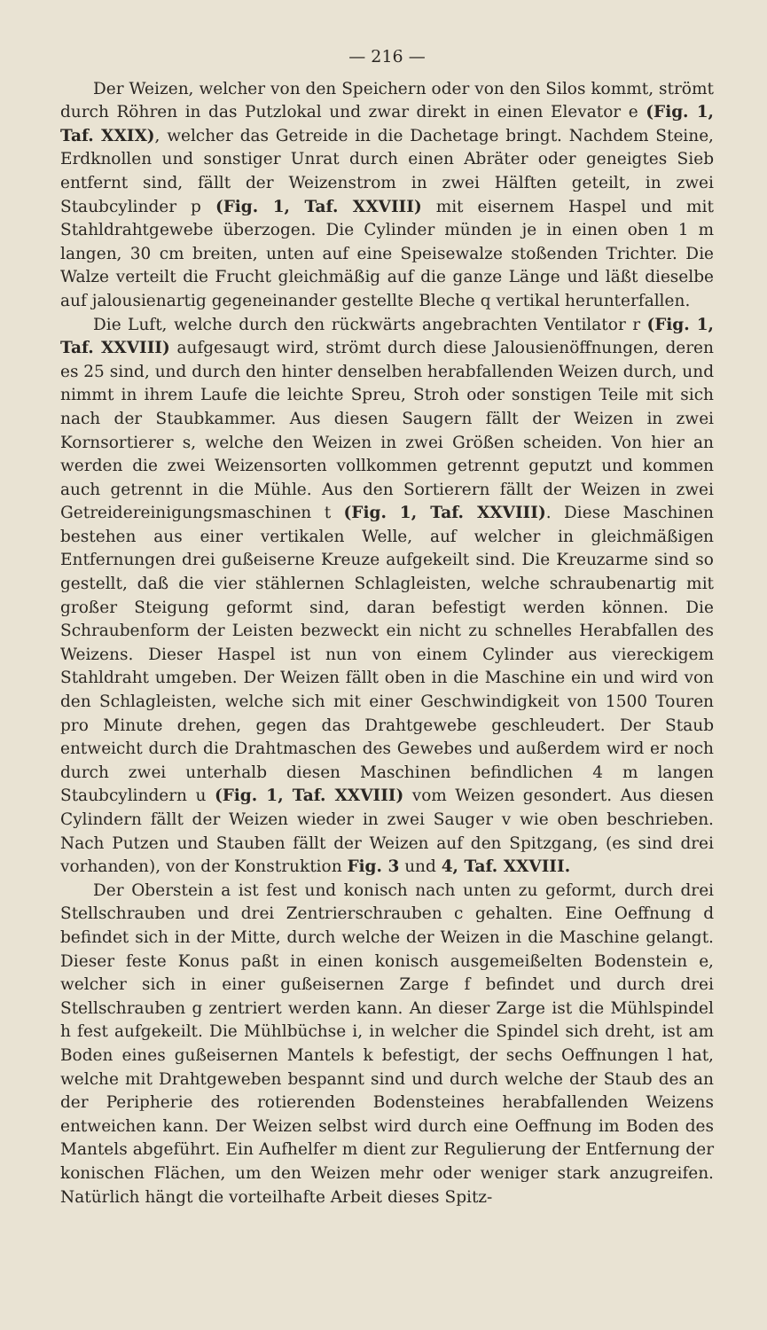— 216 —
Der Weizen, welcher von den Speichern oder von den Silos kommt, strömt durch Röhren in das Putzlokal und zwar direkt in einen Elevator e (Fig. 1, Taf. XXIX), welcher das Getreide in die Dachetage bringt. Nachdem Steine, Erdknollen und sonstiger Unrat durch einen Abräter oder geneigtes Sieb entfernt sind, fällt der Weizenstrom in zwei Hälften geteilt, in zwei Staubcylinder p (Fig. 1, Taf. XXVIII) mit eisernem Haspel und mit Stahldrahtgewebe überzogen. Die Cylinder münden je in einen oben 1 m langen, 30 cm breiten, unten auf eine Speisewalze stoßenden Trichter. Die Walze verteilt die Frucht gleichmäßig auf die ganze Länge und läßt dieselbe auf jalousienartig gegeneinander gestellte Bleche q vertikal herunterfallen.
Die Luft, welche durch den rückwärts angebrachten Ventilator r (Fig. 1, Taf. XXVIII) aufgesaugt wird, strömt durch diese Jalousienöffnungen, deren es 25 sind, und durch den hinter denselben herabfallenden Weizen durch, und nimmt in ihrem Laufe die leichte Spreu, Stroh oder sonstigen Teile mit sich nach der Staubkammer. Aus diesen Saugern fällt der Weizen in zwei Kornsortierer s, welche den Weizen in zwei Größen scheiden. Von hier an werden die zwei Weizensorten vollkommen getrennt geputzt und kommen auch getrennt in die Mühle. Aus den Sortierern fällt der Weizen in zwei Getreidereinigungsmaschinen t (Fig. 1, Taf. XXVIII). Diese Maschinen bestehen aus einer vertikalen Welle, auf welcher in gleichmäßigen Entfernungen drei gußeiserne Kreuze aufgekeilt sind. Die Kreuzarme sind so gestellt, daß die vier stählernen Schlagleisten, welche schraubenartig mit großer Steigung geformt sind, daran befestigt werden können. Die Schraubenform der Leisten bezweckt ein nicht zu schnelles Herabfallen des Weizens. Dieser Haspel ist nun von einem Cylinder aus viereckigem Stahldraht umgeben. Der Weizen fällt oben in die Maschine ein und wird von den Schlagleisten, welche sich mit einer Geschwindigkeit von 1500 Touren pro Minute drehen, gegen das Drahtgewebe geschleudert. Der Staub entweicht durch die Drahtmaschen des Gewebes und außerdem wird er noch durch zwei unterhalb diesen Maschinen befindlichen 4 m langen Staubcylindern u (Fig. 1, Taf. XXVIII) vom Weizen gesondert. Aus diesen Cylindern fällt der Weizen wieder in zwei Sauger v wie oben beschrieben. Nach Putzen und Stauben fällt der Weizen auf den Spitzgang, (es sind drei vorhanden), von der Konstruktion Fig. 3 und 4, Taf. XXVIII.
Der Oberstein a ist fest und konisch nach unten zu geformt, durch drei Stellschrauben und drei Zentrierschrauben c gehalten. Eine Oeffnung d befindet sich in der Mitte, durch welche der Weizen in die Maschine gelangt. Dieser feste Konus paßt in einen konisch ausgemeißelten Bodenstein e, welcher sich in einer gußeisernen Zarge f befindet und durch drei Stellschrauben g zentriert werden kann. An dieser Zarge ist die Mühlspindel h fest aufgekeilt. Die Mühlbüchse i, in welcher die Spindel sich dreht, ist am Boden eines gußeisernen Mantels k befestigt, der sechs Oeffnungen l hat, welche mit Drahtgeweben bespannt sind und durch welche der Staub des an der Peripherie des rotierenden Bodensteines herabfallenden Weizens entweichen kann. Der Weizen selbst wird durch eine Oeffnung im Boden des Mantels abgeführt. Ein Aufhelfer m dient zur Regulierung der Entfernung der konischen Flächen, um den Weizen mehr oder weniger stark anzugreifen. Natürlich hängt die vorteilhafte Arbeit dieses Spitz-